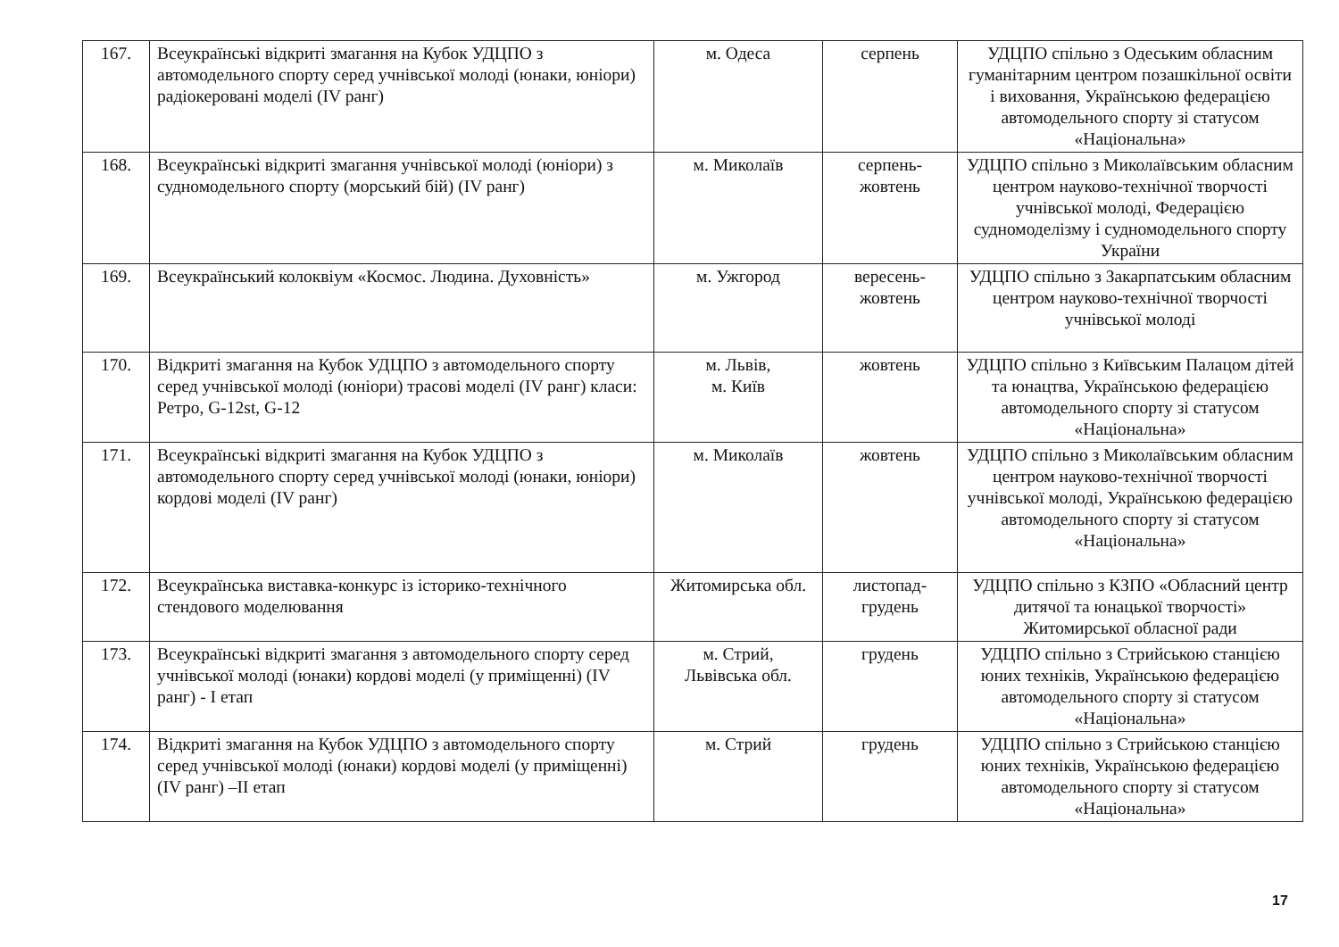| 167. | Всеукраїнські відкриті змагання на Кубок УДЦПО з автомодельного спорту серед учнівської молоді (юнаки, юніори) радіокеровані моделі (IV ранг) | м. Одеса | серпень | УДЦПО спільно з Одеським обласним гуманітарним центром позашкільної освіти і виховання, Українською федерацією автомодельного спорту зі статусом «Національна» |
| 168. | Всеукраїнські відкриті змагання учнівської молоді (юніори) з судномодельного спорту (морський бій) (IV ранг) | м. Миколаїв | серпень-жовтень | УДЦПО спільно з Миколаївським обласним центром науково-технічної творчості учнівської молоді, Федерацією судномоделізму і судномодельного спорту України |
| 169. | Всеукраїнський колоквіум «Космос. Людина. Духовність» | м. Ужгород | вересень-жовтень | УДЦПО спільно з Закарпатським обласним центром науково-технічної творчості учнівської молоді |
| 170. | Відкриті змагання на Кубок УДЦПО з автомодельного спорту серед учнівської молоді (юніори) трасові моделі (IV ранг) класи: Ретро, G-12st, G-12 | м. Львів, м. Київ | жовтень | УДЦПО спільно з Київським Палацом дітей та юнацтва, Українською федерацією автомодельного спорту зі статусом «Національна» |
| 171. | Всеукраїнські відкриті змагання на Кубок УДЦПО з автомодельного спорту серед учнівської молоді (юнаки, юніори) кордові моделі (IV ранг) | м. Миколаїв | жовтень | УДЦПО спільно з Миколаївським обласним центром науково-технічної творчості учнівської молоді, Українською федерацією автомодельного спорту зі статусом «Національна» |
| 172. | Всеукраїнська виставка-конкурс із історико-технічного стендового моделювання | Житомирська обл. | листопад-грудень | УДЦПО спільно з КЗПО «Обласний центр дитячої та юнацької творчості» Житомирської обласної ради |
| 173. | Всеукраїнські відкриті змагання з автомодельного спорту серед учнівської молоді (юнаки) кордові моделі (у приміщенні) (IV ранг) - I етап | м. Стрий, Львівська обл. | грудень | УДЦПО спільно з Стрийською станцією юних техніків, Українською федерацією автомодельного спорту зі статусом «Національна» |
| 174. | Відкриті змагання на Кубок УДЦПО з автомодельного спорту серед учнівської молоді (юнаки) кордові моделі (у приміщенні) (IV ранг) –II етап | м. Стрий | грудень | УДЦПО спільно з Стрийською станцією юних техніків, Українською федерацією автомодельного спорту зі статусом «Національна» |
17